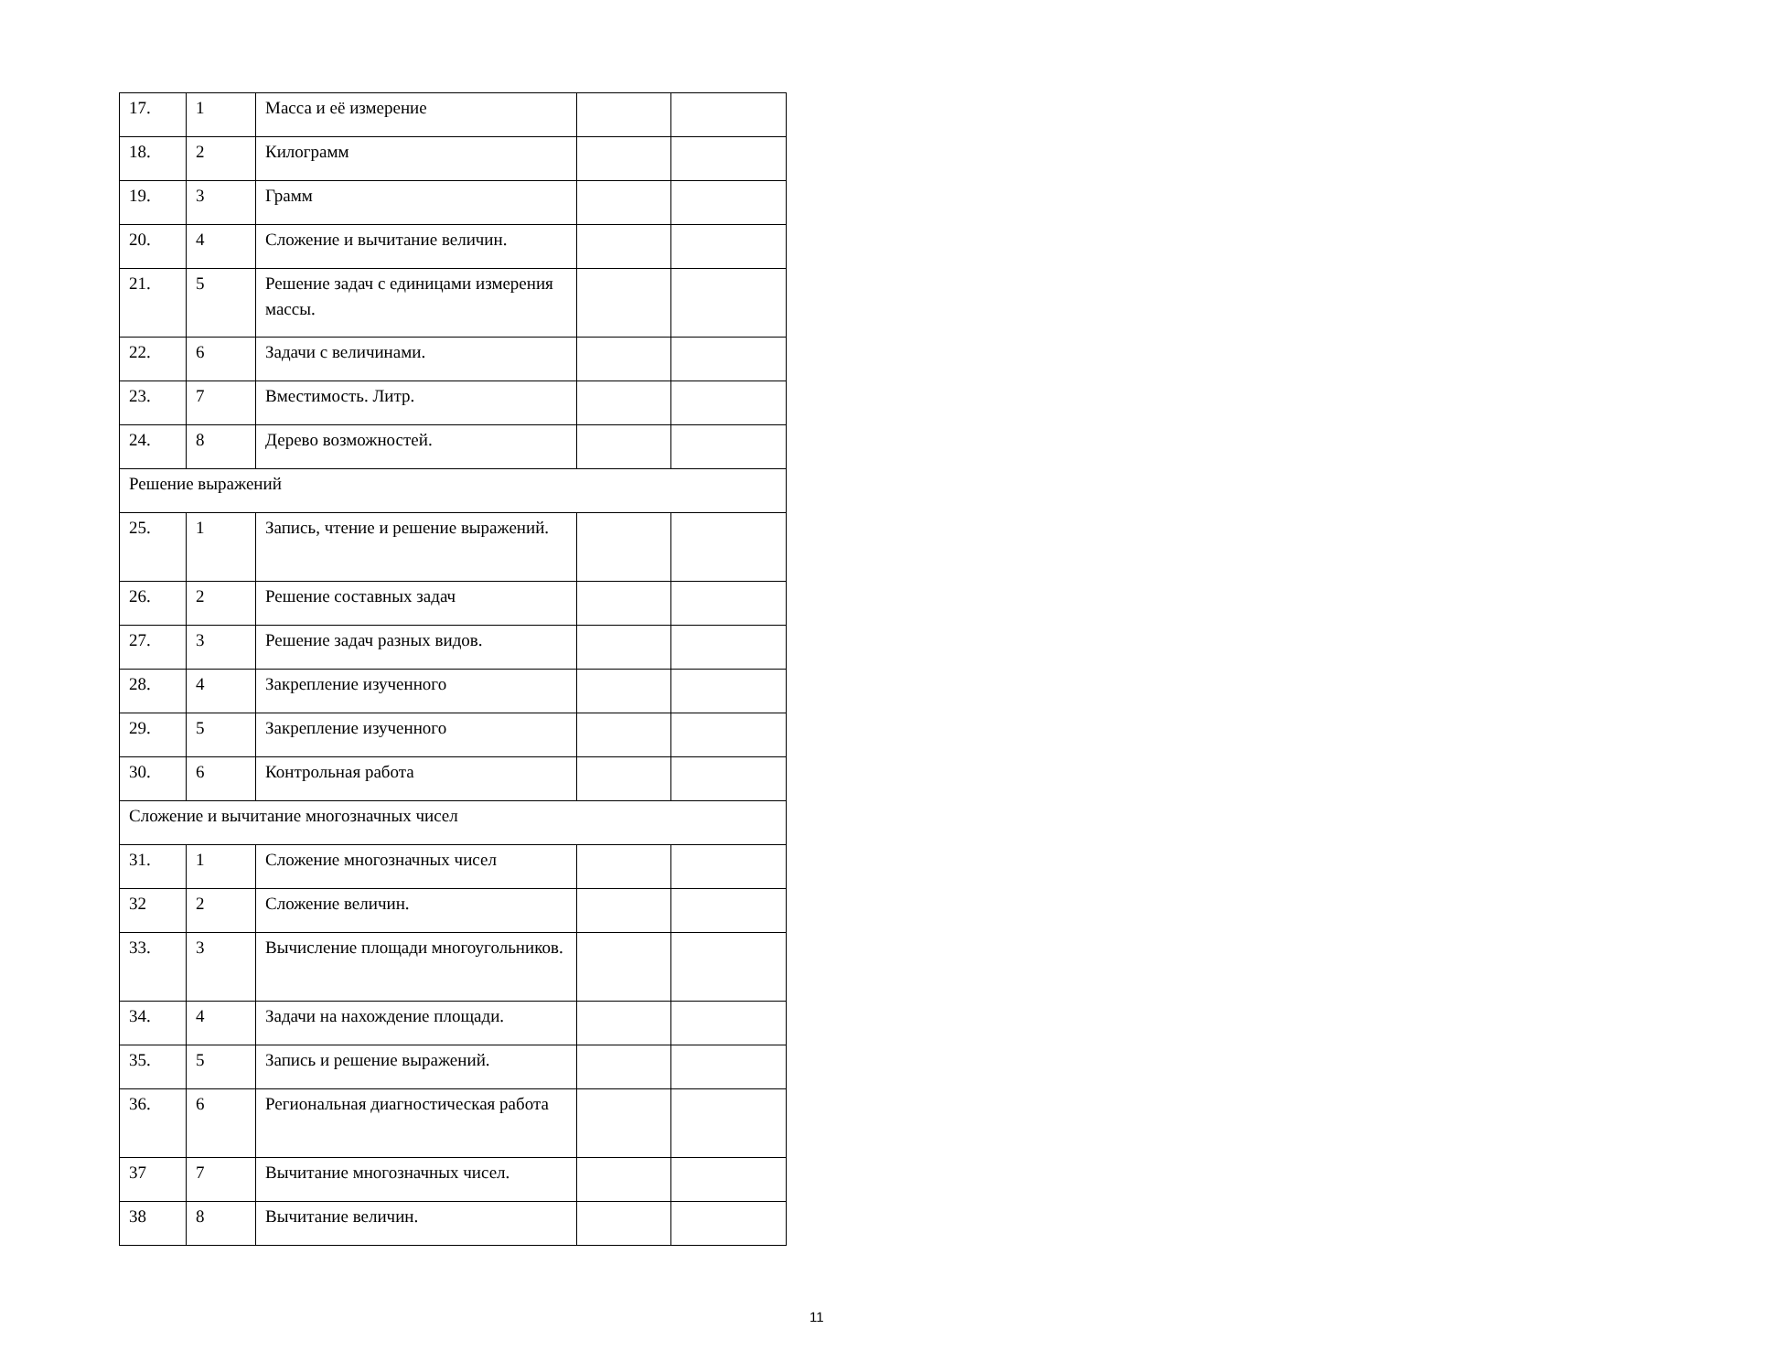| 17. | 1 | Масса и её измерение | | |
| 18. | 2 | Килограмм | | |
| 19. | 3 | Грамм | | |
| 20. | 4 | Сложение и вычитание величин. | | |
| 21. | 5 | Решение задач с единицами измерения массы. | | |
| 22. | 6 | Задачи с величинами. | | |
| 23. | 7 | Вместимость. Литр. | | |
| 24. | 8 | Дерево возможностей. | | |
| Решение выражений | | | | |
| 25. | 1 | Запись, чтение и решение выражений. | | |
| 26. | 2 | Решение составных задач | | |
| 27. | 3 | Решение задач разных видов. | | |
| 28. | 4 | Закрепление изученного | | |
| 29. | 5 | Закрепление изученного | | |
| 30. | 6 | Контрольная работа | | |
| Сложение и вычитание многозначных чисел | | | | |
| 31. | 1 | Сложение многозначных чисел | | |
| 32 | 2 | Сложение величин. | | |
| 33. | 3 | Вычисление площади многоугольников. | | |
| 34. | 4 | Задачи на нахождение площади. | | |
| 35. | 5 | Запись и решение выражений. | | |
| 36. | 6 | Региональная диагностическая работа | | |
| 37 | 7 | Вычитание многозначных чисел. | | |
| 38 | 8 | Вычитание величин. | | |
11